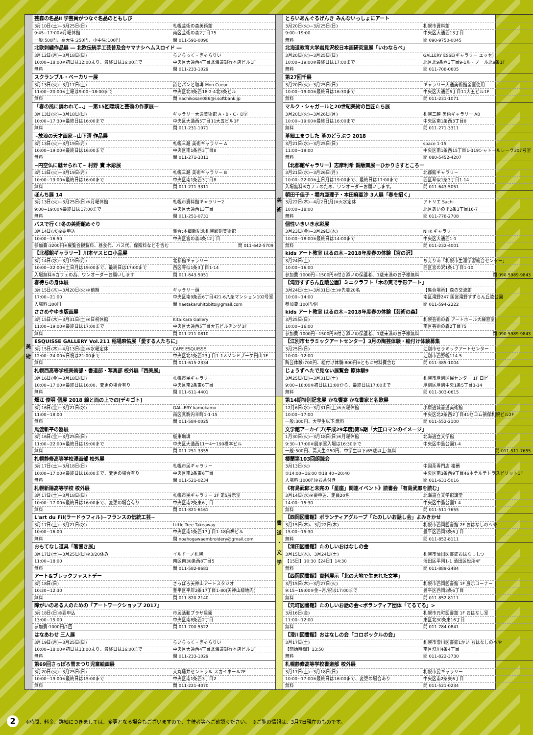| 美 術 | 芸森の名品Ⅱ 学芸員がつなぐ名品のともしび | |
| | 3月10日(土)~3月25日(日) | 札幌芸術の森美術館 |
| | 9:45~17:00※月曜休館 | 南区芸術の森2丁目75 |
| | 一般:500円、高大生:250円、小中生:100円 | 問 011-591-0090 |
| | 北欧刺繍作品展 ― 北欧伝統手工芸普及会ヤマナシヘムスロイド ― | |
| | 3月12日(月)~3月18日(日) | らいらっく・ぎゃらりい |
| | 10:00~18:00※初日は12:00より、最終日は16:00まで | 中央区大通西4丁目北海道銀行本店ビル1F |
| | 無料 | 問 011-233-1029 |
| | スクランブル・ベーカリー展 | |
| | 3月13日(火)~3月17日(土) | 詩とパンと珈琲 Mon Coeur |
| | 11:00~20:00※土曜は9:00~18:00まで | 中央区北3条西18-2-4北3条ビル |
| | 無料 | 問 nachikosan086@i.softbank.jp |
| | 「春の風に誘われて…」ー第15回環境と芸術の作家展ー | |
| | 3月13日(火)~3月18日(日) | ギャラリー大通美術館 A・B・C・D室 |
| | 10:00~17:30※最終日は16:00まで | 中央区大通西5丁目11大五ビル1F |
| | 無料 | 問 011-231-1071 |
| | ~放浪の天才画家~山下清 作品展 | |
| | 3月13日(火)~3月19日(月) | 札幌三越 美術ギャラリー A |
| | 10:00~19:00※最終日は16:00まで | 中央区南1条西3丁目8 |
| | 無料 | 問 011-271-3311 |
| | ~円空仏に魅せられて~ 村野 實 木彫展 | |
| | 3月13日(火)~3月19日(月) | 札幌三越 美術ギャラリー B |
| | 10:00~19:00※最終日は16:00まで | 中央区南1条西3丁目8 |
| | 無料 | 問 011-271-3311 |
| | ぼんち展 14 | |
| | 3月13日(火)~3月25日(日)※月曜休館 | 札幌市資料館ギャラリー2 |
| | 9:00~19:00※最終日は17:00まで | 中央区大通西13丁目 |
| | 無料 | 問 011-251-0731 |
| | バスで行く!冬の美術館めぐり | |
| | 3月14日(水)※要申込 | 集合:本郷新記念札幌彫刻美術館 |
| | 10:00~16:50 | 中央区宮の森4条12丁目 |
| | 参加費:3200円※展覧会観覧料、昼食代、バス代、保険料などを含む | 問 011-642-5709 |
| | 【北都館ギャラリー】川本ヤスヒロ小品展 | |
| | 3月14日(水)~3月19日(月) | 北都館ギャラリー |
| | 10:00~22:00※土日月は19:00まで、最終日は17:00まで | 西区琴似1条3丁目1-14 |
| | 入場無料※カフェの為、ワンオーダーお願いします | 問 011-643-5051 |
| | 春待ちの身体展 | |
| | 3月15日(木)~3月20日(火)※前期 | ギャラリー顔 |
| | 17:00~21:00 | 中央区南9条西6丁目421-6八条マンション102号室 |
| | 入場料:300円 | 問 haetakaruhitobito@gmail.com |
| | ささめやゆき版画展 | |
| | 3月15日(木)~3月31日(土)※日祝休館 | Kita:Kara Gallery |
| | 11:00~19:00※最終日は17:00まで | 中央区大通西5丁目大五ビルヂング3F |
| | 無料 | 問 011-211-0810 |
| | ESQUISSE GALLERY Vol.211 稲場麻佑展「愛する人たちに」 | |
| | 3月15日(木)~4月13日(金)※水曜定休 | CAFE ESQUISSE |
| | 12:00~24:00※日祝は21:00まで | 中央区北1条西23丁目1-1メゾンドブーケ円山1F |
| | 無料 | 問 011-615-2334 |
| | 札幌西高等学校美術部・書道部・写真部 校外展「西美展」 | |
| | 3月16日(金)~3月18日(日) | 札幌市民ギャラリー |
| | 10:00~17:00※最終日は16:00、変更の場合有り | 中央区南2条東6丁目 |
| | 無料 | 問 011-611-4401 |
| | 畑江 俊明 個展 2018 線と面の上での[デキゴト] | |
| | 3月16日(金)~3月21日(水) | GALLERY kamokamo |
| | 11:00~18:00 | 南区真駒内幸町1-1-15 |
| | 無料 | 問 011-584-0025 |
| | 馬渡新平の器展 | |
| | 3月16日(金)~3月25日(日) | 板東珈琲 |
| | 11:00~22:00※最終日は19:00まで | 中央区大通西11ー4ー190橋本ビル |
| | 無料 | 問 011-251-3355 |
| | 札幌静修高等学校漫画部 校外展 | |
| | 3月17日(土)~3月18日(日) | 札幌市民ギャラリー |
| | 10:00~17:00※最終日は16:00まで、変更の場合有り | 中央区南2条東6丁目 |
| | 無料 | 問 011-521-0234 |
| | 札幌新陽高等学校 校外展 | |
| | 3月17日(土)~3月18日(日) | 札幌市民ギャラリー 2F 第5展示室 |
| | 10:00~17:00※最終日は16:00まで、変更の場合有り | 中央区南2条東6丁目 |
| | 無料 | 問 011-821-6161 |
| | L'art du Fil(ラードゥフィル)~フランスの伝統工芸~ | |
| | 3月17日(土)~3月21日(水) | Little Tree Takeaway |
| | 10:00~16:00 | 中央区南1条西17丁目1-18白樺ビル |
| | 無料 | 問 noahogawaembroidery@gmail.com |
| | おもてなし道具「箸置き展」 | |
| | 3月17日(土)~3月25日(日)※3/20休み | イルドーノ札幌 |
| | 11:00~18:00 | 南区南30条西8丁目5 |
| | 無料 | 問 011-582-8683 |
| | アート&ブレックファストデー | |
| | 3月18日(日) | さっぽろ天神山アートスタジオ |
| | 10:30~12:30 | 豊平区平岸2条17丁目1-80(天神山緑地内) |
| | 無料 | 問 011-820-2140 |
| | 障がいのある人のための『アートワークショップ 2017』 | |
| | 3月18日(日)※要申込 | 市民活動プラザ星園 |
| | 13:00~15:00 | 中央区南8条西2丁目 |
| | 参加費:1000円/1回 | 問 011-700-5522 |
| | はなあわせ 三人展 | |
| | 3月19日(月)~3月25日(日) | らいらっく・ぎゃらりい |
| | 10:00~18:00※初日は13:00より、最終日は16:00まで | 中央区大通西4丁目北海道銀行本店ビル1F |
| | 無料 | 問 011-233-1029 |
| | 第69回さっぽろ雪まつり児童絵画展 | |
| | 3月20日(火)~3月25日(日) | 大丸藤井セントラル スカイホール7F |
| | 10:00~19:00※最終日は15:00まで | 中央区南1条西3丁目2 |
| | 無料 | 問 011-221-4070 |
| 美 術 | とらいあんぐるげんき みんないっしょにアート | |
| | 3月20日(火)~3月25日(日) | 札幌市資料館 |
| | 9:00~19:00 | 中央区大通西13丁目 |
| | 無料 | 問 090-9750-0045 |
| | 北海道教育大学岩見沢校日本画研究室展「いわならべ」 | |
| | 3月20日(火)~3月25日(日) | GALLERY ESSE(ギャラリー エッセ) |
| | 10:00~19:00※最終日は17:00まで | 北区北9条西3丁目9-1ル・ノール北9条1F |
| | 無料 | 問 011-708-0605 |
| | 第27回千展 | |
| | 3月20日(火)~3月25日(日) | ギャラリー大通美術館全室使用 |
| | 10:00~19:00※最終日は16:30まで | 中央区大通西5丁目11大五ビル1F |
| | 無料 | 問 011-231-1071 |
| | マルク・シャガールと20世紀美術の巨匠たち展 | |
| | 3月20日(火)~3月26日(月) | 札幌三越 美術ギャラリー AB |
| | 10:00~19:00※最終日は16:00まで | 中央区南1条西3丁目8 |
| | 無料 | 問 011-271-3311 |
| | 革細工まつした 革のどうぶつ 2018 | |
| | 3月21日(水)~3月25日(日) | space 1-15 |
| | 11:00~19:00 | 中央区南1条西15丁目1-319シャトールレーヴ307号室 |
| | 無料 | 問 080-5452-4207 |
| | 【北都館ギャラリー】志摩利希 銅版画展ーひかりさすところー | |
| | 3月21日(水)~3月26日(月) | 北都館ギャラリー |
| | 10:00~22:00※土日月は19:00まで、最終日は17:00まで | 西区琴似1条3丁目1-14 |
| | 入場無料※カフェのため、ワンオーダーお願いします。 | 問 011-643-5051 |
| | 朝田千佳子・堀内亜理子・本田麻亜沙 3人展「春を招く」 | |
| | 3月22日(木)~4月2日(月)※火水定休 | アトリエ Sachi |
| | 10:00~18:00 | 北区あいの里2条3丁目16-7 |
| | 無料 | 問 011-778-2708 |
| | 個性いきいき水彩展 | |
| | 3月23日(金)~3月29日(木) | NHK ギャラリー |
| | 10:00~18:00※最終日は14:00まで | 中央区大通西1-1 |
| | 無料 | 問 011-232-4001 |
| | kids アート教室 はるの木~2018年度春の体験【宮の沢】 | |
| | 3月24日(土) | ちえりあ「札幌市生涯学習総合センター」 |
| | 10:00~16:00 | 西区宮の沢1条1丁目1-10 |
| | 参加費:1000円~1500円※付き添いの保護者、1歳未満のお子様無料 | 問 090-5989-9843 |
| | 【滝野すずらん丘陵公園】ミニクラフト「木の実で手形アート」 | |
| | 3月24日(土)~3月31日(土)※先着20名 | 【集合場所】森の交流館 |
| | 10:00~14:00 | 南区滝野247 国営滝野すずらん丘陵公園 |
| | 参加費:100円/個 | 問 011-594-2222 |
| | kids アート教室 はるの木~2018年度春の体験【芸術の森】 | |
| | 3月25日(日) | 札幌芸術の森 アートホール大練習室 |
| | 10:00~16:00 | 南区芸術の森2丁目75 |
| | 参加費:1000円~1500円※付き添いの保護者、1歳未満のお子様無料 | 問 090-5989-9843 |
| | 【江別市セラミックアートセンター】3月の陶芸体験・絵付け体験募集 | |
| | 3月25日(日) | 江別市セラミックアートセンター |
| | 10:00~12:00 | 江別市西野幌114-5 |
| | 陶芸体験:700円、絵付け体験:800円※ともに材料費含む | 問 011-385-1004 |
| | じょうずへたで見ない展覧会 原体験9 | |
| | 3月25日(日)~3月31日(土) | 札幌市厚別区民センター 1F ロビー |
| | 9:00~18:00※初日は13:00から、最終日は17:00まで | 厚別区厚別中央1条5丁目3-14 |
| | 無料 | 問 011-303-0615 |
| 書 道 ・ 文 学 | 第14期特別記念展 かな饗宴 かな書家と名歌展 | |
| | 12月6日(水)~3月31日(土)※火曜休館 | 小原道城書道美術館 |
| | 10:00~17:00 | 中央区北2条西2丁目41セコム損保札幌ビル2F |
| | 一般:300円、大学生以下:無料 | 問 011-552-2100 |
| | 文学館アーカイブ(平成29年度)第5期「大正ロマンのイメージ」 | |
| | 1月30日(火)~3月18日(日)※月曜休館 | 北海道立文学館 |
| | 9:30~17:00※展示室入場は16:30まで | 中央区中島公園1-4 |
| | 一般:500円、高大生:250円、中学生以下/65歳以上:無料 | 問 011-511-7655 |
| | 楼蘭第103回朗読会 | |
| | 3月13日(火) | 中国茶専門店 楼蘭 |
| | ①14:00~16:00 ②18:40~20:40 | 中央区南3条西9丁目46ホテルテトラスピリット1F |
| | 入場料:1000円※お茶付き | 問 011-631-5016 |
| | 《有島武郎と未完の「星座」関連イベント》読書会「有島武郎を読む」 | |
| | 3月14日(水)※要申込、定員20名 | 北海道立文学館講堂 |
| | 14:00~15:30 | 中央区中島公園1-4 |
| | 無料 | 問 011-511-7655 |
| | 【西岡図書館】ボランティアグループ「たのしいお話し会」よみきかせ | |
| | 3月15日(木)、3月22日(木) | 札幌市西岡図書館 2F おはなしのへや |
| | 15:00~15:30 | 豊平区西岡3条6丁目 |
| | 無料 | 問 011-852-8111 |
| | 【清田図書館】たのしいおはなしの会 | |
| | 3月15日(木)、3月24日(土) | 札幌市清田図書館おはなししつ |
| | 【15日】10:30【24日】14:30 | 清田区平岡1-1 清田区役所4F |
| | 無料 | 問 011-889-2484 |
| | 【西岡図書館】資料展示「北の大地で生まれた文学」 | |
| | 3月15日(木)~3月27日(火) | 札幌市西岡図書館 1F 展示コーナー |
| | 9:15~19:00※金~月/祝は17:00まで | 豊平区西岡3条6丁目 |
| | 無料 | 問 011-852-8111 |
| | 【元町図書館】たのしいお話の会<ボランティア団体「てるてる」> | |
| | 3月16日(金) | 札幌市元町図書館 1F おはなし室 |
| | 11:00~12:00 | 東区北30条東16丁目 |
| | 無料 | 問 011-784-0841 |
| | 【澄川図書館】おはなしの会「コロボックルの会」 | |
| | 3月17日(土) | 札幌市澄川図書館1かい おはなしのへや |
| | 【開始時間】13:50 | 南区澄川4条4丁目 |
| | 無料 | 問 011-822-3730 |
| | 札幌静修高等学校書道部 校外展 | |
| | 3月17日(土)~3月18日(日) | 札幌市民ギャラリー |
| | 10:00~17:00※最終日は16:00まで、変更の場合あり | 中央区南2条東6丁目 |
| | 無料 | 問 011-521-0234 |
2
※時間、料金、詳細につきましては、変更となる場合もございますので、主催者等へご確認ください。　※ご覧の情報は、3月7日現在のものです。